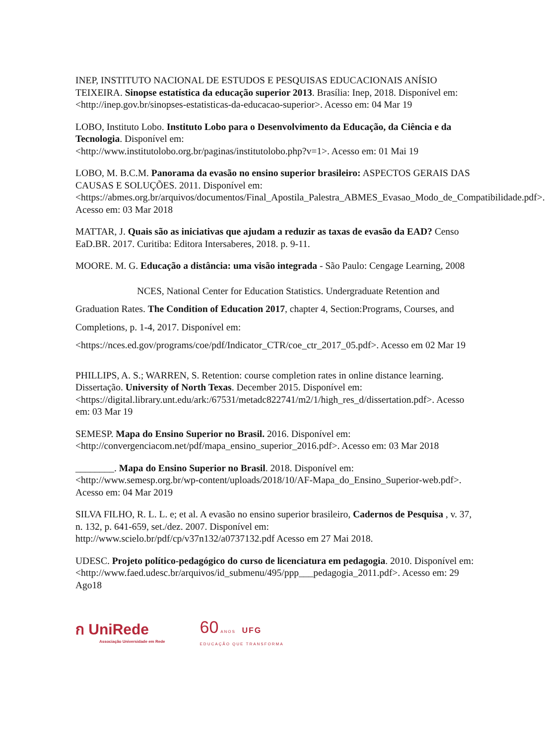INEP, INSTITUTO NACIONAL DE ESTUDOS E PESQUISAS EDUCACIONAIS ANÍSIO TEIXEIRA. Sinopse estatística da educação superior 2013. Brasília: Inep, 2018. Disponível em: <http://inep.gov.br/sinopses-estatisticas-da-educacao-superior>. Acesso em: 04 Mar 19
LOBO, Instituto Lobo. Instituto Lobo para o Desenvolvimento da Educação, da Ciência e da Tecnologia. Disponível em:
<http://www.institutolobo.org.br/paginas/institutolobo.php?v=1>. Acesso em: 01 Mai 19
LOBO, M. B.C.M. Panorama da evasão no ensino superior brasileiro: ASPECTOS GERAIS DAS CAUSAS E SOLUÇÕES. 2011. Disponível em:
<https://abmes.org.br/arquivos/documentos/Final_Apostila_Palestra_ABMES_Evasao_Modo_de_Compatibilidade.pdf>. Acesso em: 03 Mar 2018
MATTAR, J. Quais são as iniciativas que ajudam a reduzir as taxas de evasão da EAD? Censo EaD.BR. 2017. Curitiba: Editora Intersaberes, 2018. p. 9-11.
MOORE. M. G. Educação a distância: uma visão integrada - São Paulo: Cengage Learning, 2008
NCES, National Center for Education Statistics. Undergraduate Retention and Graduation Rates. The Condition of Education 2017, chapter 4, Section:Programs, Courses, and Completions, p. 1-4, 2017. Disponível em:
<https://nces.ed.gov/programs/coe/pdf/Indicator_CTR/coe_ctr_2017_05.pdf>. Acesso em 02 Mar 19
PHILLIPS, A. S.; WARREN, S. Retention: course completion rates in online distance learning. Dissertação. University of North Texas. December 2015. Disponível em: <https://digital.library.unt.edu/ark:/67531/metadc822741/m2/1/high_res_d/dissertation.pdf>. Acesso em: 03 Mar 19
SEMESP. Mapa do Ensino Superior no Brasil. 2016. Disponível em:
<http://convergenciacom.net/pdf/mapa_ensino_superior_2016.pdf>. Acesso em: 03 Mar 2018
________. Mapa do Ensino Superior no Brasil. 2018. Disponível em:
<http://www.semesp.org.br/wp-content/uploads/2018/10/AF-Mapa_do_Ensino_Superior-web.pdf>. Acesso em: 04 Mar 2019
SILVA FILHO, R. L. L. e; et al. A evasão no ensino superior brasileiro, Cadernos de Pesquisa , v. 37, n. 132, p. 641-659, set./dez. 2007. Disponível em:
http://www.scielo.br/pdf/cp/v37n132/a0737132.pdf Acesso em 27 Mai 2018.
UDESC. Projeto político-pedagógico do curso de licenciatura em pedagogia. 2010. Disponível em:
<http://www.faed.udesc.br/arquivos/id_submenu/495/ppp___pedagogia_2011.pdf>. Acesso em: 29 Ago18
ก UniRede
Associação Universidade em Rede
60 ANOS UFG
EDUCAÇÃO QUE TRANSFORMA